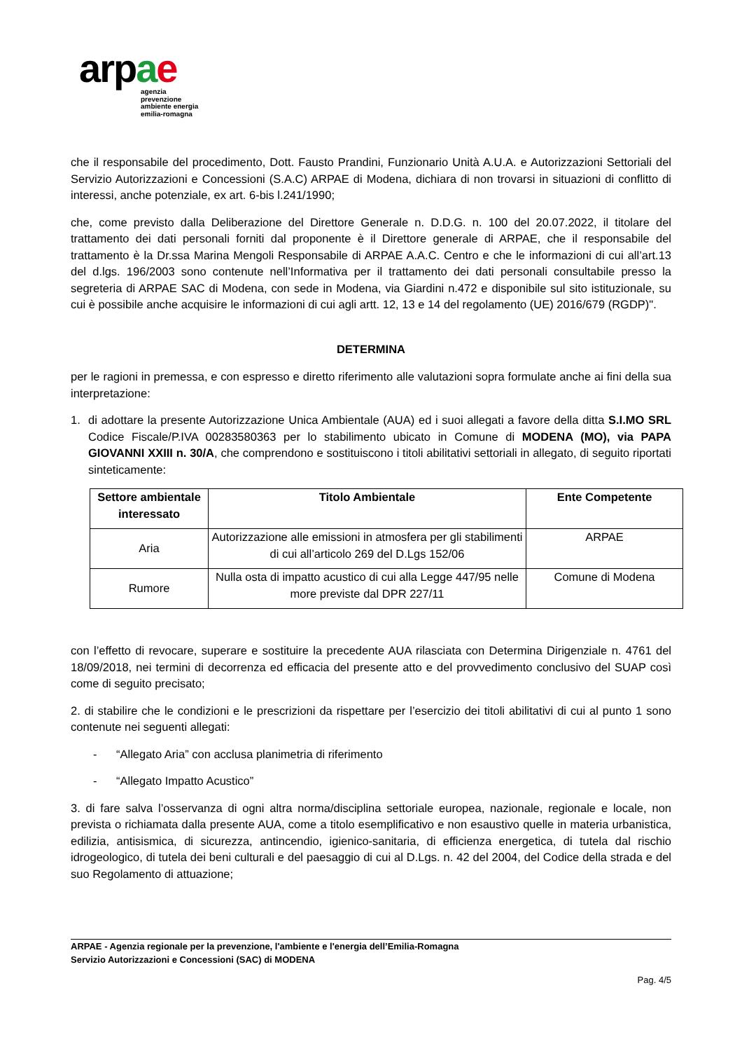arpae
agenzia
prevenzione
ambiente energia
emilia-romagna
che il responsabile del procedimento, Dott. Fausto Prandini, Funzionario Unità A.U.A. e Autorizzazioni Settoriali del Servizio Autorizzazioni e Concessioni (S.A.C) ARPAE di Modena, dichiara di non trovarsi in situazioni di conflitto di interessi, anche potenziale, ex art. 6-bis l.241/1990;
che, come previsto dalla Deliberazione del Direttore Generale n. D.D.G. n. 100 del 20.07.2022, il titolare del trattamento dei dati personali forniti dal proponente è il Direttore generale di ARPAE, che il responsabile del trattamento è la Dr.ssa Marina Mengoli Responsabile di ARPAE A.A.C. Centro e che le informazioni di cui all’art.13 del d.lgs. 196/2003 sono contenute nell’Informativa per il trattamento dei dati personali consultabile presso la segreteria di ARPAE SAC di Modena, con sede in Modena, via Giardini n.472 e disponibile sul sito istituzionale, su cui è possibile anche acquisire le informazioni di cui agli artt. 12, 13 e 14 del regolamento (UE) 2016/679 (RGDP)".
DETERMINA
per le ragioni in premessa, e con espresso e diretto riferimento alle valutazioni sopra formulate anche ai fini della sua interpretazione:
1. di adottare la presente Autorizzazione Unica Ambientale (AUA) ed i suoi allegati a favore della ditta S.I.MO SRL Codice Fiscale/P.IVA 00283580363 per lo stabilimento ubicato in Comune di MODENA (MO), via PAPA GIOVANNI XXIII n. 30/A, che comprendono e sostituiscono i titoli abilitativi settoriali in allegato, di seguito riportati sinteticamente:
| Settore ambientale interessato | Titolo Ambientale | Ente Competente |
| --- | --- | --- |
| Aria | Autorizzazione alle emissioni in atmosfera per gli stabilimenti di cui all’articolo 269 del D.Lgs 152/06 | ARPAE |
| Rumore | Nulla osta di impatto acustico di cui alla Legge 447/95 nelle more previste dal DPR 227/11 | Comune di Modena |
con l’effetto di revocare, superare e sostituire la precedente AUA rilasciata con Determina Dirigenziale n. 4761 del 18/09/2018, nei termini di decorrenza ed efficacia del presente atto e del provvedimento conclusivo del SUAP così come di seguito precisato;
2. di stabilire che le condizioni e le prescrizioni da rispettare per l’esercizio dei titoli abilitativi di cui al punto 1 sono contenute nei seguenti allegati:
- “Allegato Aria” con acclusa planimetria di riferimento
- “Allegato Impatto Acustico”
3. di fare salva l’osservanza di ogni altra norma/disciplina settoriale europea, nazionale, regionale e locale, non prevista o richiamata dalla presente AUA, come a titolo esemplificativo e non esaustivo quelle in materia urbanistica, edilizia, antisismica, di sicurezza, antincendio, igienico-sanitaria, di efficienza energetica, di tutela dal rischio idrogeologico, di tutela dei beni culturali e del paesaggio di cui al D.Lgs. n. 42 del 2004, del Codice della strada e del suo Regolamento di attuazione;
ARPAE - Agenzia regionale per la prevenzione, l'ambiente e l'energia dell’Emilia-Romagna
Servizio Autorizzazioni e Concessioni (SAC) di MODENA
Pag. 4/5